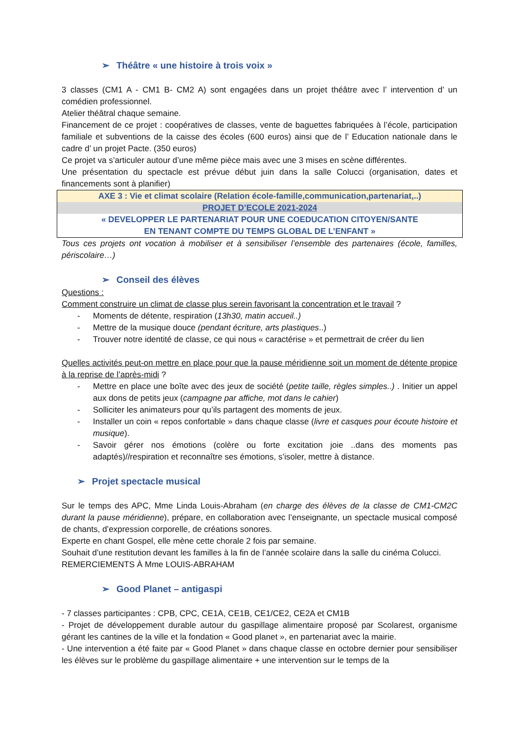➢ Théâtre « une histoire à trois voix »
3 classes (CM1 A - CM1 B- CM2 A) sont engagées dans un projet théâtre avec l’ intervention d’ un comédien professionnel.
Atelier théâtral chaque semaine.
Financement de ce projet : coopératives de classes, vente de baguettes fabriquées à l’école, participation familiale et subventions de la caisse des écoles (600 euros) ainsi que de l’ Education nationale dans le cadre d’ un projet Pacte. (350 euros)
Ce projet va s’articuler autour d’une même pièce mais avec une 3 mises en scène différentes.
Une présentation du spectacle est prévue début juin dans la salle Colucci (organisation, dates et financements sont à planifier)
| AXE 3 : Vie et climat scolaire (Relation école-famille,communication,partenariat,..) |
| PROJET D’ECOLE 2021-2024 |
| « DEVELOPPER LE PARTENARIAT POUR UNE COEDUCATION CITOYEN/SANTE EN TENANT COMPTE DU TEMPS GLOBAL DE L’ENFANT » |
Tous ces projets ont vocation à mobiliser et à sensibiliser l’ensemble des partenaires (école, familles, périscolaire…)
➢ Conseil des élèves
Questions :
Comment construire un climat de classe plus serein favorisant la concentration et le travail ?
- Moments de détente, respiration (13h30, matin accueil..)
- Mettre de la musique douce (pendant écriture, arts plastiques..)
- Trouver notre identité de classe, ce qui nous « caractérise » et permettrait de créer du lien
Quelles activités peut-on mettre en place pour que la pause méridienne soit un moment de détente propice à la reprise de l’après-midi ?
- Mettre en place une boîte avec des jeux de société (petite taille, règles simples..) . Initier un appel aux dons de petits jeux (campagne par affiche, mot dans le cahier)
- Solliciter les animateurs pour qu’ils partagent des moments de jeux.
- Installer un coin « repos confortable » dans chaque classe (livre et casques pour écoute histoire et musique).
- Savoir gérer nos émotions (colère ou forte excitation joie ..dans des moments pas adaptés)//respiration et reconnaître ses émotions, s’isoler, mettre à distance.
➢ Projet spectacle musical
Sur le temps des APC, Mme Linda Louis-Abraham (en charge des élèves de la classe de CM1-CM2C durant la pause méridienne), prépare, en collaboration avec l’enseignante, un spectacle musical composé de chants, d’expression corporelle, de créations sonores.
Experte en chant Gospel, elle mène cette chorale 2 fois par semaine.
Souhait d’une restitution devant les familles à la fin de l’année scolaire dans la salle du cinéma Colucci.
REMERCIEMENTS À Mme LOUIS-ABRAHAM
➢ Good Planet – antigaspi
- 7 classes participantes : CPB, CPC, CE1A, CE1B, CE1/CE2, CE2A et CM1B
- Projet de développement durable autour du gaspillage alimentaire proposé par Scolarest, organisme gérant les cantines de la ville et la fondation « Good planet », en partenariat avec la mairie.
- Une intervention a été faite par « Good Planet » dans chaque classe en octobre dernier pour sensibiliser les élèves sur le problème du gaspillage alimentaire + une intervention sur le temps de la